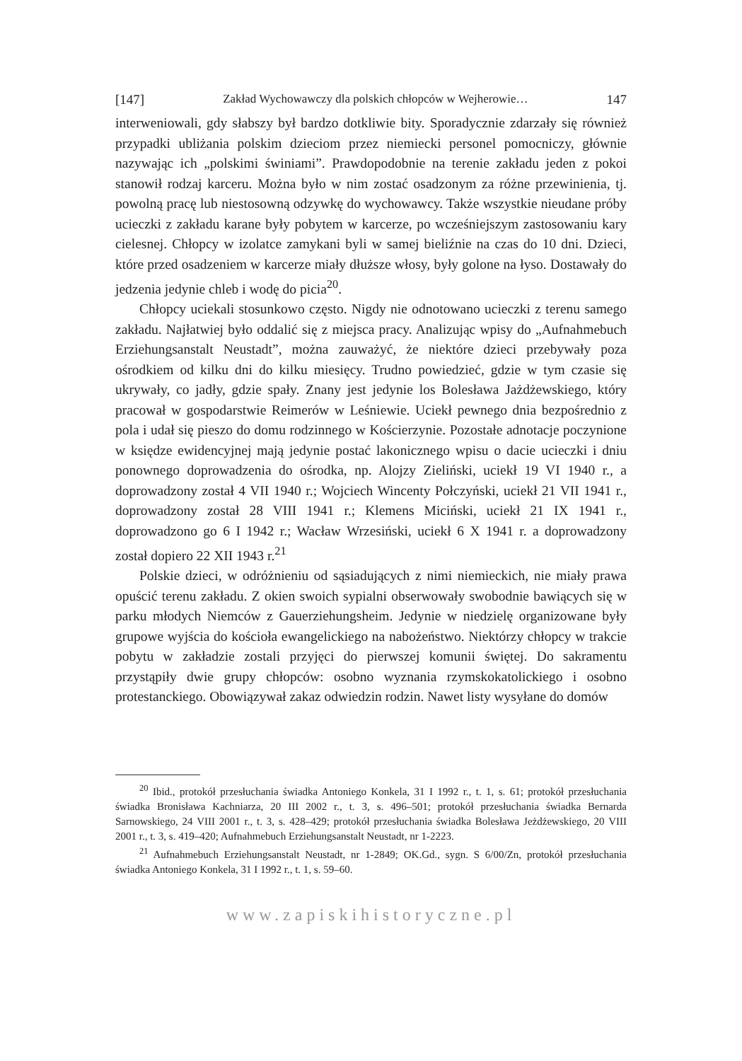[147] Zakład Wychowawczy dla polskich chłopców w Wejherowie… 147
interweniowali, gdy słabszy był bardzo dotkliwie bity. Sporadycznie zdarzały się również przypadki ubliżania polskim dzieciom przez niemiecki personel pomocniczy, głównie nazywając ich „polskimi świniami”. Prawdopodobnie na terenie zakładu jeden z pokoi stanowił rodzaj karceru. Można było w nim zostać osadzonym za różne przewinienia, tj. powolną pracę lub niestosowną odzywkę do wychowawcy. Także wszystkie nieudane próby ucieczki z zakładu karane były pobytem w karcerze, po wcześniejszym zastosowaniu kary cielesnej. Chłopcy w izolatce zamykani byli w samej bieliźnie na czas do 10 dni. Dzieci, które przed osadzeniem w karcerze miały dłuższe włosy, były golone na łyso. Dostawały do jedzenia jedynie chleb i wodę do picia<sup>20</sup>.
Chłopcy uciekali stosunkowo często. Nigdy nie odnotowano ucieczki z terenu samego zakładu. Najłatwiej było oddalić się z miejsca pracy. Analizując wpisy do „Aufnahmebuch Erziehungsanstalt Neustadt”, można zauważyć, że niektóre dzieci przebywały poza ośrodkiem od kilku dni do kilku miesięcy. Trudno powiedzieć, gdzie w tym czasie się ukrywały, co jadły, gdzie spały. Znany jest jedynie los Bolesława Jażdżewskiego, który pracował w gospodarstwie Reimerów w Leśniewie. Uciekł pewnego dnia bezpośrednio z pola i udał się pieszo do domu rodzinnego w Kościerzynie. Pozostałe adnotacje poczynione w księdze ewidencyjnej mają jedynie postać lakonicznego wpisu o dacie ucieczki i dniu ponownego doprowadzenia do ośrodka, np. Alojzy Zieliński, uciekł 19 VI 1940 r., a doprowadzony został 4 VII 1940 r.; Wojciech Wincenty Połczyński, uciekł 21 VII 1941 r., doprowadzony został 28 VIII 1941 r.; Klemens Miciński, uciekł 21 IX 1941 r., doprowadzono go 6 I 1942 r.; Wacław Wrzesiński, uciekł 6 X 1941 r. a doprowadzony został dopiero 22 XII 1943 r.<sup>21</sup>
Polskie dzieci, w odróżnieniu od sąsiadujących z nimi niemieckich, nie miały prawa opuścić terenu zakładu. Z okien swoich sypialni obserwowały swobodnie bawiących się w parku młodych Niemców z Gauerziehungsheim. Jedynie w niedzielę organizowane były grupowe wyjścia do kościoła ewangelickiego na nabożeństwo. Niektórzy chłopcy w trakcie pobytu w zakładzie zostali przyjęci do pierwszej komunii świętej. Do sakramentu przystąpiły dwie grupy chłopców: osobno wyznania rzymskokatolickiego i osobno protestanckiego. Obowiązywał zakaz odwiedzin rodzin. Nawet listy wysyłane do domów
<sup>20</sup> Ibid., protokół przesłuchania świadka Antoniego Konkela, 31 I 1992 r., t. 1, s. 61; protokół przesłuchania świadka Bronisława Kachniarza, 20 III 2002 r., t. 3, s. 496–501; protokół przesłuchania świadka Bernarda Sarnowskiego, 24 VIII 2001 r., t. 3, s. 428–429; protokół przesłuchania świadka Bolesława Jeżdżewskiego, 20 VIII 2001 r., t. 3, s. 419–420; Aufnahmebuch Erziehungsanstalt Neustadt, nr 1-2223.
<sup>21</sup> Aufnahmebuch Erziehungsanstalt Neustadt, nr 1-2849; OK.Gd., sygn. S 6/00/Zn, protokół przesłuchania świadka Antoniego Konkela, 31 I 1992 r., t. 1, s. 59–60.
www.zapiskihistoryczne.pl